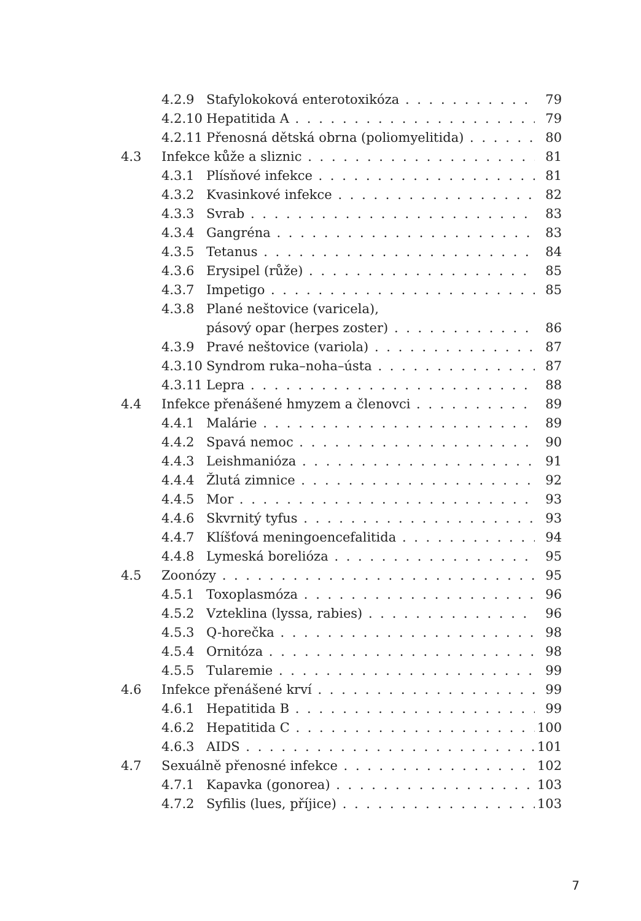4.2.9 Stafylokoková enterotoxikóza 79
4.2.10 Hepatitida A 79
4.2.11 Přenosná dětská obrna (poliomyelitida) 80
4.3 Infekce kůže a sliznic 81
4.3.1 Plísňové infekce 81
4.3.2 Kvasinkové infekce 82
4.3.3 Svrab 83
4.3.4 Gangréna 83
4.3.5 Tetanus 84
4.3.6 Erysipel (růže) 85
4.3.7 Impetigo 85
4.3.8 Plané neštovice (varicela),
pásový opar (herpes zoster) 86
4.3.9 Pravé neštovice (variola) 87
4.3.10 Syndrom ruka–noha–ústa 87
4.3.11 Lepra 88
4.4 Infekce přenášené hmyzem a členovci 89
4.4.1 Malárie 89
4.4.2 Spavá nemoc 90
4.4.3 Leishmanióza 91
4.4.4 Žlutá zimnice 92
4.4.5 Mor 93
4.4.6 Skvrnitý tyfus 93
4.4.7 Klíšťová meningoencefalitida 94
4.4.8 Lymeská borelióza 95
4.5 Zoonózy 95
4.5.1 Toxoplasmóza 96
4.5.2 Vzteklina (lyssa, rabies) 96
4.5.3 Q-horečka 98
4.5.4 Ornitóza 98
4.5.5 Tularemie 99
4.6 Infekce přenášené krví 99
4.6.1 Hepatitida B 99
4.6.2 Hepatitida C 100
4.6.3 AIDS 101
4.7 Sexuálně přenosné infekce 102
4.7.1 Kapavka (gonorea) 103
4.7.2 Syfilis (lues, příjice) 103
7